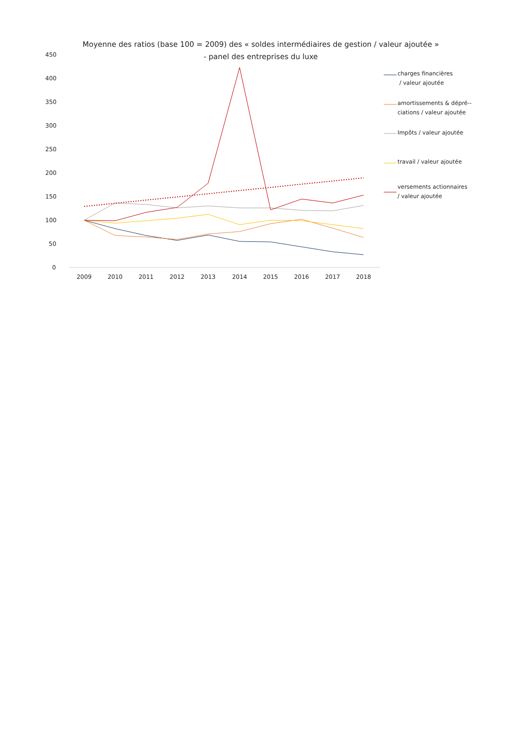0
50
100
150
200
250
300
350
400
450
2009
2010
2011
2012
2013
2014
2015
2016
2017
2018
Moyenne des ratios (base 100 = 2009) des « soldes intermédiaires de gestion / valeur ajoutée »
- panel des entreprises du luxe
charges financières
/ valeur ajoutée
amortissements & dépré--
ciations / valeur ajoutée
Impôts / valeur ajoutée
travail / valeur ajoutée
versements actionnaires
/ valeur ajoutée